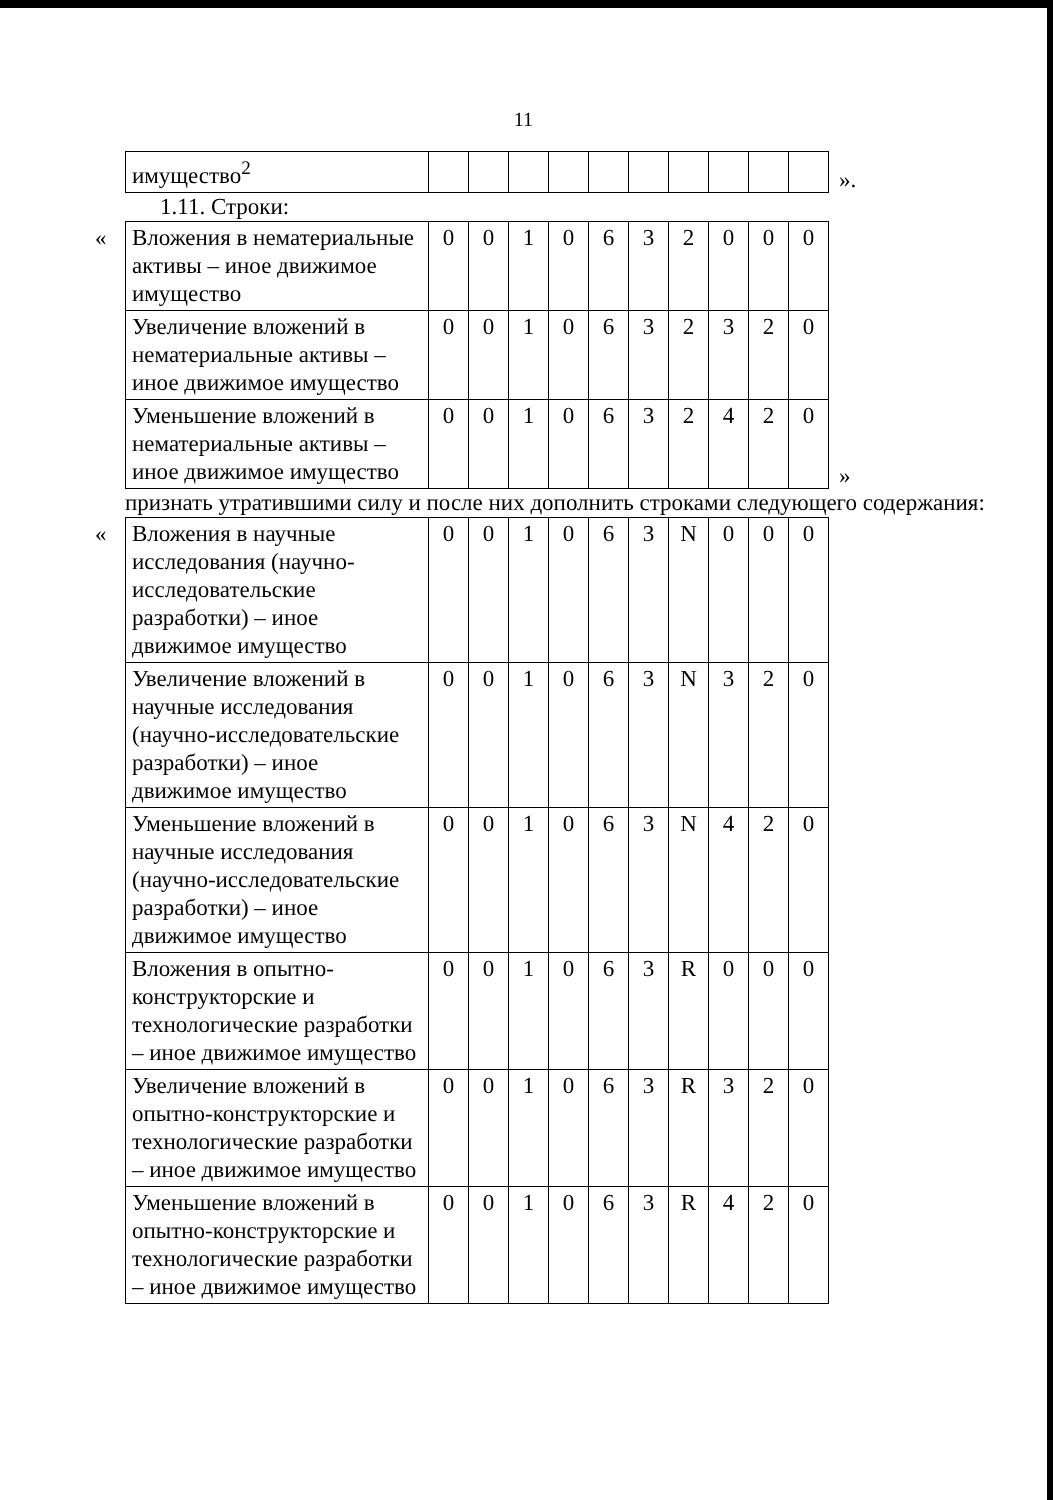11
| имущество<sup>2</sup> | | | | | | | | | | |
».
1.11. Строки:
«
| Вложения в нематериальные активы – иное движимое имущество | 0 | 0 | 1 | 0 | 6 | 3 | 2 | 0 | 0 | 0 |
| Увеличение вложений в нематериальные активы – иное движимое имущество | 0 | 0 | 1 | 0 | 6 | 3 | 2 | 3 | 2 | 0 |
| Уменьшение вложений в нематериальные активы – иное движимое имущество | 0 | 0 | 1 | 0 | 6 | 3 | 2 | 4 | 2 | 0 |
»
признать утратившими силу и после них дополнить строками следующего содержания:
«
| Вложения в научные исследования (научно-исследовательские разработки) – иное движимое имущество | 0 | 0 | 1 | 0 | 6 | 3 | N | 0 | 0 | 0 |
| Увеличение вложений в научные исследования (научно-исследовательские разработки) – иное движимое имущество | 0 | 0 | 1 | 0 | 6 | 3 | N | 3 | 2 | 0 |
| Уменьшение вложений в научные исследования (научно-исследовательские разработки) – иное движимое имущество | 0 | 0 | 1 | 0 | 6 | 3 | N | 4 | 2 | 0 |
| Вложения в опытно-конструкторские и технологические разработки – иное движимое имущество | 0 | 0 | 1 | 0 | 6 | 3 | R | 0 | 0 | 0 |
| Увеличение вложений в опытно-конструкторские и технологические разработки – иное движимое имущество | 0 | 0 | 1 | 0 | 6 | 3 | R | 3 | 2 | 0 |
| Уменьшение вложений в опытно-конструкторские и технологические разработки – иное движимое имущество | 0 | 0 | 1 | 0 | 6 | 3 | R | 4 | 2 | 0 |